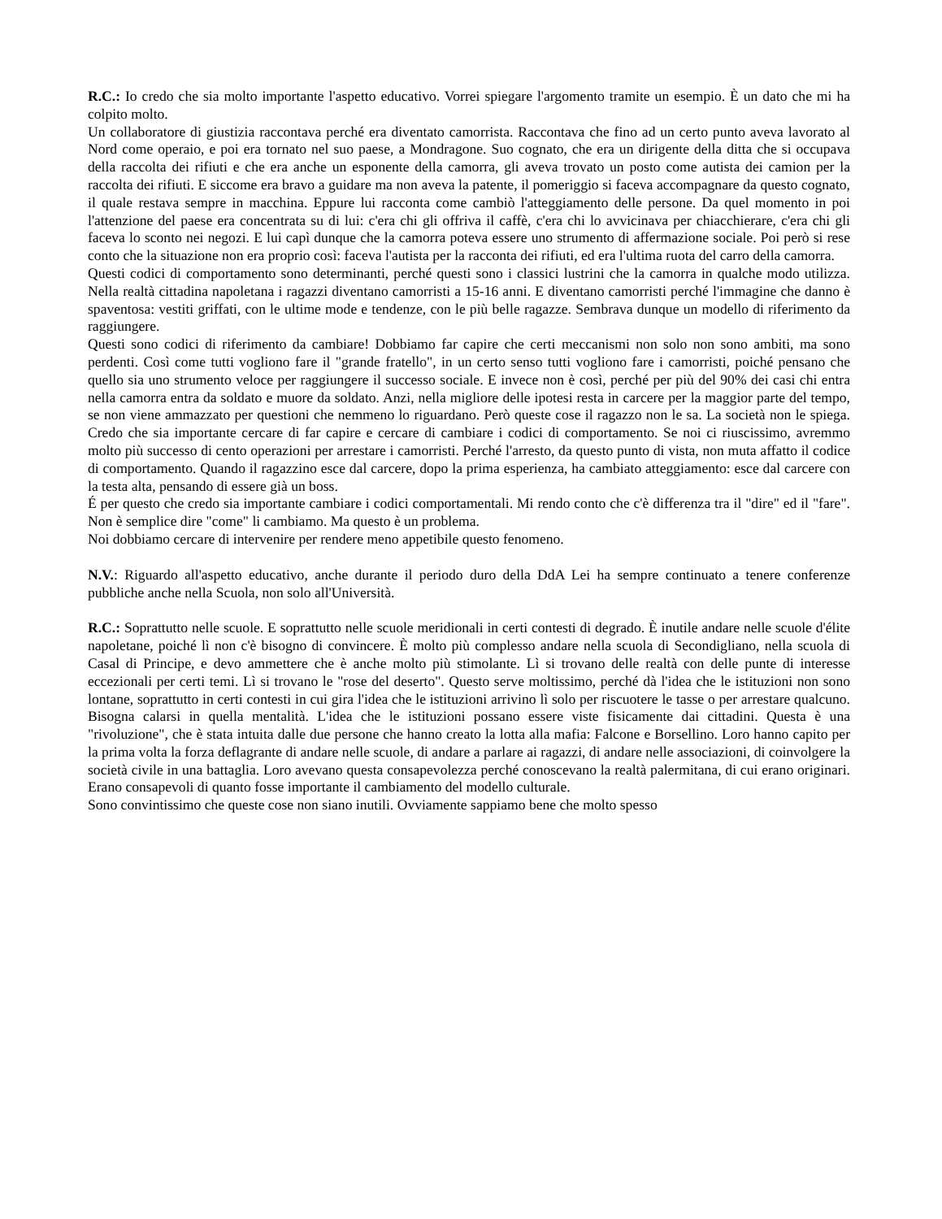R.C.: Io credo che sia molto importante l'aspetto educativo. Vorrei spiegare l'argomento tramite un esempio. È un dato che mi ha colpito molto.
Un collaboratore di giustizia raccontava perché era diventato camorrista. Raccontava che fino ad un certo punto aveva lavorato al Nord come operaio, e poi era tornato nel suo paese, a Mondragone. Suo cognato, che era un dirigente della ditta che si occupava della raccolta dei rifiuti e che era anche un esponente della camorra, gli aveva trovato un posto come autista dei camion per la raccolta dei rifiuti. E siccome era bravo a guidare ma non aveva la patente, il pomeriggio si faceva accompagnare da questo cognato, il quale restava sempre in macchina. Eppure lui racconta come cambiò l'atteggiamento delle persone. Da quel momento in poi l'attenzione del paese era concentrata su di lui: c'era chi gli offriva il caffè, c'era chi lo avvicinava per chiacchierare, c'era chi gli faceva lo sconto nei negozi. E lui capì dunque che la camorra poteva essere uno strumento di affermazione sociale. Poi però si rese conto che la situazione non era proprio così: faceva l'autista per la racconta dei rifiuti, ed era l'ultima ruota del carro della camorra.
Questi codici di comportamento sono determinanti, perché questi sono i classici lustrini che la camorra in qualche modo utilizza. Nella realtà cittadina napoletana i ragazzi diventano camorristi a 15-16 anni. E diventano camorristi perché l'immagine che danno è spaventosa: vestiti griffati, con le ultime mode e tendenze, con le più belle ragazze. Sembrava dunque un modello di riferimento da raggiungere.
Questi sono codici di riferimento da cambiare! Dobbiamo far capire che certi meccanismi non solo non sono ambiti, ma sono perdenti. Così come tutti vogliono fare il "grande fratello", in un certo senso tutti vogliono fare i camorristi, poiché pensano che quello sia uno strumento veloce per raggiungere il successo sociale. E invece non è così, perché per più del 90% dei casi chi entra nella camorra entra da soldato e muore da soldato. Anzi, nella migliore delle ipotesi resta in carcere per la maggior parte del tempo, se non viene ammazzato per questioni che nemmeno lo riguardano. Però queste cose il ragazzo non le sa. La società non le spiega. Credo che sia importante cercare di far capire e cercare di cambiare i codici di comportamento. Se noi ci riuscissimo, avremmo molto più successo di cento operazioni per arrestare i camorristi. Perché l'arresto, da questo punto di vista, non muta affatto il codice di comportamento. Quando il ragazzino esce dal carcere, dopo la prima esperienza, ha cambiato atteggiamento: esce dal carcere con la testa alta, pensando di essere già un boss.
É per questo che credo sia importante cambiare i codici comportamentali. Mi rendo conto che c'è differenza tra il "dire" ed il "fare". Non è semplice dire "come" li cambiamo. Ma questo è un problema.
Noi dobbiamo cercare di intervenire per rendere meno appetibile questo fenomeno.
N.V.: Riguardo all'aspetto educativo, anche durante il periodo duro della DdA Lei ha sempre continuato a tenere conferenze pubbliche anche nella Scuola, non solo all'Università.
R.C.: Soprattutto nelle scuole. E soprattutto nelle scuole meridionali in certi contesti di degrado. È inutile andare nelle scuole d'élite napoletane, poiché lì non c'è bisogno di convincere. È molto più complesso andare nella scuola di Secondigliano, nella scuola di Casal di Principe, e devo ammettere che è anche molto più stimolante. Lì si trovano delle realtà con delle punte di interesse eccezionali per certi temi. Lì si trovano le "rose del deserto". Questo serve moltissimo, perché dà l'idea che le istituzioni non sono lontane, soprattutto in certi contesti in cui gira l'idea che le istituzioni arrivino lì solo per riscuotere le tasse o per arrestare qualcuno. Bisogna calarsi in quella mentalità. L'idea che le istituzioni possano essere viste fisicamente dai cittadini. Questa è una "rivoluzione", che è stata intuita dalle due persone che hanno creato la lotta alla mafia: Falcone e Borsellino. Loro hanno capito per la prima volta la forza deflagrante di andare nelle scuole, di andare a parlare ai ragazzi, di andare nelle associazioni, di coinvolgere la società civile in una battaglia. Loro avevano questa consapevolezza perché conoscevano la realtà palermitana, di cui erano originari. Erano consapevoli di quanto fosse importante il cambiamento del modello culturale.
Sono convintissimo che queste cose non siano inutili. Ovviamente sappiamo bene che molto spesso